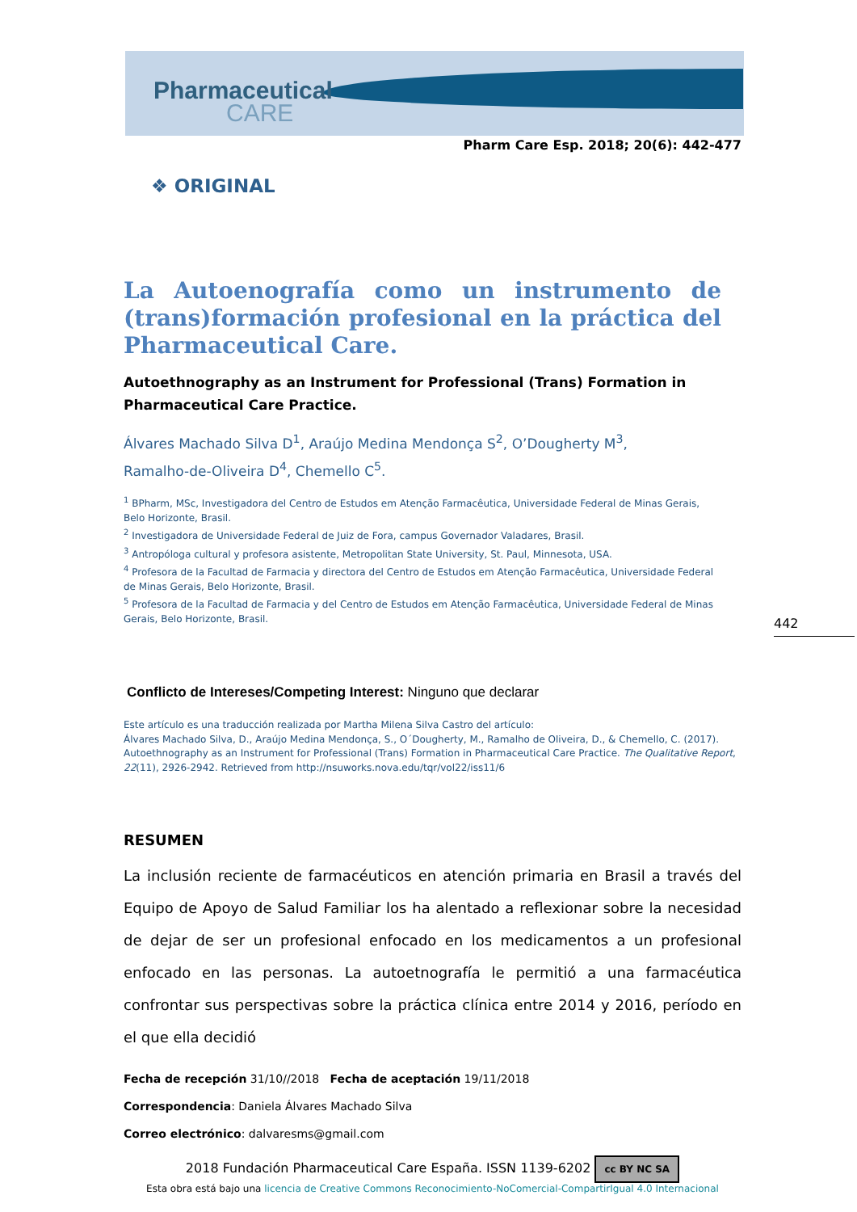Pharmaceutical
CARE
442
Pharm Care Esp. 2018; 20(6): 442-477
❖ ORIGINAL
La Autoenografía como un instrumento de (trans)formación profesional en la práctica del Pharmaceutical Care.
Autoethnography as an Instrument for Professional (Trans) Formation in Pharmaceutical Care Practice.
Álvares Machado Silva D<sup>1</sup>, Araújo Medina Mendonça S<sup>2</sup>, O’Dougherty M<sup>3</sup>,
Ramalho-de-Oliveira D<sup>4</sup>, Chemello C<sup>5</sup>.
<sup>1</sup> BPharm, MSc, Investigadora del Centro de Estudos em Atenção Farmacêutica, Universidade Federal de Minas Gerais, Belo Horizonte, Brasil.
<sup>2</sup> Investigadora de Universidade Federal de Juiz de Fora, campus Governador Valadares, Brasil.
<sup>3</sup> Antropóloga cultural y profesora asistente, Metropolitan State University, St. Paul, Minnesota, USA.
<sup>4</sup> Profesora de la Facultad de Farmacia y directora del Centro de Estudos em Atenção Farmacêutica, Universidade Federal de Minas Gerais, Belo Horizonte, Brasil.
<sup>5</sup> Profesora de la Facultad de Farmacia y del Centro de Estudos em Atenção Farmacêutica, Universidade Federal de Minas Gerais, Belo Horizonte, Brasil.
Conflicto de Intereses/Competing Interest: Ninguno que declarar
Este artículo es una traducción realizada por Martha Milena Silva Castro del artículo:
Álvares Machado Silva, D., Araújo Medina Mendonça, S., O´Dougherty, M., Ramalho de Oliveira, D., & Chemello, C. (2017). Autoethnography as an Instrument for Professional (Trans) Formation in Pharmaceutical Care Practice. The Qualitative Report, 22(11), 2926-2942. Retrieved from http://nsuworks.nova.edu/tqr/vol22/iss11/6
RESUMEN
La inclusión reciente de farmacéuticos en atención primaria en Brasil a través del Equipo de Apoyo de Salud Familiar los ha alentado a reflexionar sobre la necesidad de dejar de ser un profesional enfocado en los medicamentos a un profesional enfocado en las personas. La autoetnografía le permitió a una farmacéutica confrontar sus perspectivas sobre la práctica clínica entre 2014 y 2016, período en el que ella decidió
Fecha de recepción 31/10//2018 Fecha de aceptación 19/11/2018
Correspondencia: Daniela Álvares Machado Silva
Correo electrónico: dalvaresms@gmail.com
2018 Fundación Pharmaceutical Care España. ISSN 1139-6202 cc BY NC SA
Esta obra está bajo una licencia de Creative Commons Reconocimiento-NoComercial-CompartirIgual 4.0 Internacional